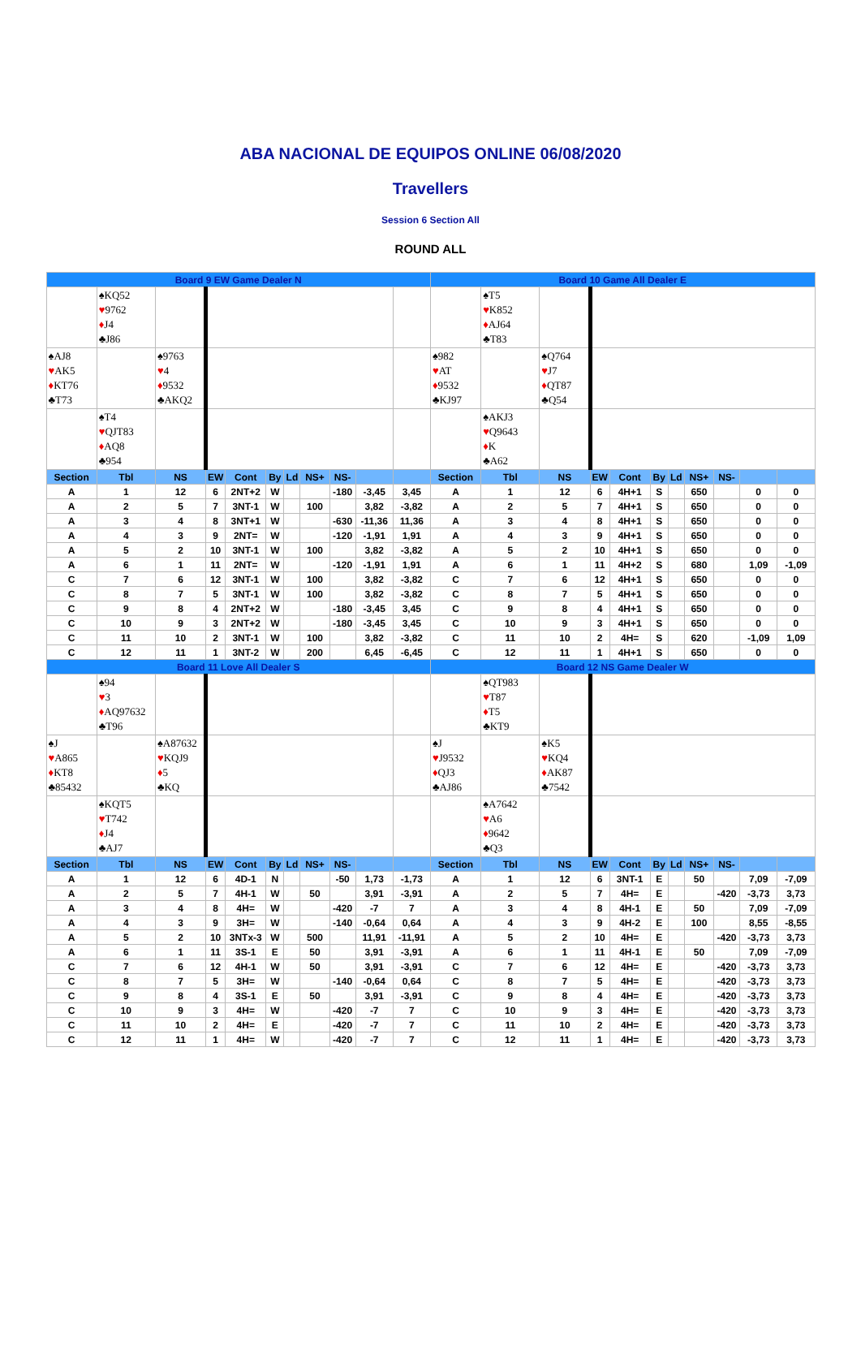ABA NACIONAL DE EQUIPOS ONLINE 06/08/2020
Travellers
Session 6 Section All
ROUND ALL
| Board 9 EW Game Dealer N | | | | | | | | | | | Board 10 Game All Dealer E | | | | | | | | | | |
| | ♠KQ52 ♥ 9762 ♦ J4 ♣J86 | | | | | | | | | | | ♠T5 ♥ K852 ♦ AJ64 ♣T83 | | | | | | | | | |
| ♠AJ8 ♥ AK5 ♦ KT76 ♣T73 | | ♠9763 ♥ 4 ♦ 9532 ♣AKQ2 | | | | | | | | | ♠982 ♥ AT ♦ 9532 ♣KJ97 | | ♠Q764 ♥ J7 ♦ QT87 ♣Q54 | | | | | | | | |
| | ♠T4 ♥ QJT83 ♦ AQ8 ♣954 | | | | | | | | | | | ♠AKJ3 ♥ Q9643 ♦ K ♣A62 | | | | | | | | | |
| Section | Tbl | NS | EW | Cont | By | Ld | NS+ | NS- | | | Section | Tbl | NS | EW | Cont | By | Ld | NS+ | NS- | | |
| A | 1 | 12 | 6 | 2NT+2 | W | | | -180 | -3,45 | 3,45 | A | 1 | 12 | 6 | 4H+1 | S | | 650 | | 0 | 0 |
| A | 2 | 5 | 7 | 3NT-1 | W | | 100 | | 3,82 | -3,82 | A | 2 | 5 | 7 | 4H+1 | S | | 650 | | 0 | 0 |
| A | 3 | 4 | 8 | 3NT+1 | W | | | -630 | -11,36 | 11,36 | A | 3 | 4 | 8 | 4H+1 | S | | 650 | | 0 | 0 |
| A | 4 | 3 | 9 | 2NT= | W | | | -120 | -1,91 | 1,91 | A | 4 | 3 | 9 | 4H+1 | S | | 650 | | 0 | 0 |
| A | 5 | 2 | 10 | 3NT-1 | W | | 100 | | 3,82 | -3,82 | A | 5 | 2 | 10 | 4H+1 | S | | 650 | | 0 | 0 |
| A | 6 | 1 | 11 | 2NT= | W | | | -120 | -1,91 | 1,91 | A | 6 | 1 | 11 | 4H+2 | S | | 680 | | 1,09 | -1,09 |
| C | 7 | 6 | 12 | 3NT-1 | W | | 100 | | 3,82 | -3,82 | C | 7 | 6 | 12 | 4H+1 | S | | 650 | | 0 | 0 |
| C | 8 | 7 | 5 | 3NT-1 | W | | 100 | | 3,82 | -3,82 | C | 8 | 7 | 5 | 4H+1 | S | | 650 | | 0 | 0 |
| C | 9 | 8 | 4 | 2NT+2 | W | | | -180 | -3,45 | 3,45 | C | 9 | 8 | 4 | 4H+1 | S | | 650 | | 0 | 0 |
| C | 10 | 9 | 3 | 2NT+2 | W | | | -180 | -3,45 | 3,45 | C | 10 | 9 | 3 | 4H+1 | S | | 650 | | 0 | 0 |
| C | 11 | 10 | 2 | 3NT-1 | W | | 100 | | 3,82 | -3,82 | C | 11 | 10 | 2 | 4H= | S | | 620 | | -1,09 | 1,09 |
| C | 12 | 11 | 1 | 3NT-2 | W | | 200 | | 6,45 | -6,45 | C | 12 | 11 | 1 | 4H+1 | S | | 650 | | 0 | 0 |
| Board 11 Love All Dealer S | | | | | | | | | | | Board 12 NS Game Dealer W | | | | | | | | | | |
| | ♠94 ♥ 3 ♦ AQ97632 ♣T96 | | | | | | | | | | | ♠QT983 ♥ T87 ♦ T5 ♣KT9 | | | | | | | | | |
| ♠J ♥ A865 ♦ KT8 ♣85432 | | ♠A87632 ♥ KQJ9 ♦ 5 ♣KQ | | | | | | | | | ♠J ♥ J9532 ♦ QJ3 ♣AJ86 | | ♠K5 ♥ KQ4 ♦ AK87 ♣7542 | | | | | | | | |
| | ♠KQT5 ♥ T742 ♦ J4 ♣AJ7 | | | | | | | | | | | ♠A7642 ♥ A6 ♦ 9642 ♣Q3 | | | | | | | | | |
| Section | Tbl | NS | EW | Cont | By | Ld | NS+ | NS- | | | Section | Tbl | NS | EW | Cont | By | Ld | NS+ | NS- | | |
| A | 1 | 12 | 6 | 4D-1 | N | | | -50 | 1,73 | -1,73 | A | 1 | 12 | 6 | 3NT-1 | E | | 50 | | 7,09 | -7,09 |
| A | 2 | 5 | 7 | 4H-1 | W | | 50 | | 3,91 | -3,91 | A | 2 | 5 | 7 | 4H= | E | | | -420 | -3,73 | 3,73 |
| A | 3 | 4 | 8 | 4H= | W | | | -420 | -7 | 7 | A | 3 | 4 | 8 | 4H-1 | E | | 50 | | 7,09 | -7,09 |
| A | 4 | 3 | 9 | 3H= | W | | | -140 | -0,64 | 0,64 | A | 4 | 3 | 9 | 4H-2 | E | | 100 | | 8,55 | -8,55 |
| A | 5 | 2 | 10 | 3NTx-3 | W | | 500 | | 11,91 | -11,91 | A | 5 | 2 | 10 | 4H= | E | | | -420 | -3,73 | 3,73 |
| A | 6 | 1 | 11 | 3S-1 | E | | 50 | | 3,91 | -3,91 | A | 6 | 1 | 11 | 4H-1 | E | | 50 | | 7,09 | -7,09 |
| C | 7 | 6 | 12 | 4H-1 | W | | 50 | | 3,91 | -3,91 | C | 7 | 6 | 12 | 4H= | E | | | -420 | -3,73 | 3,73 |
| C | 8 | 7 | 5 | 3H= | W | | | -140 | -0,64 | 0,64 | C | 8 | 7 | 5 | 4H= | E | | | -420 | -3,73 | 3,73 |
| C | 9 | 8 | 4 | 3S-1 | E | | 50 | | 3,91 | -3,91 | C | 9 | 8 | 4 | 4H= | E | | | -420 | -3,73 | 3,73 |
| C | 10 | 9 | 3 | 4H= | W | | | -420 | -7 | 7 | C | 10 | 9 | 3 | 4H= | E | | | -420 | -3,73 | 3,73 |
| C | 11 | 10 | 2 | 4H= | E | | | -420 | -7 | 7 | C | 11 | 10 | 2 | 4H= | E | | | -420 | -3,73 | 3,73 |
| C | 12 | 11 | 1 | 4H= | W | | | -420 | -7 | 7 | C | 12 | 11 | 1 | 4H= | E | | | -420 | -3,73 | 3,73 |